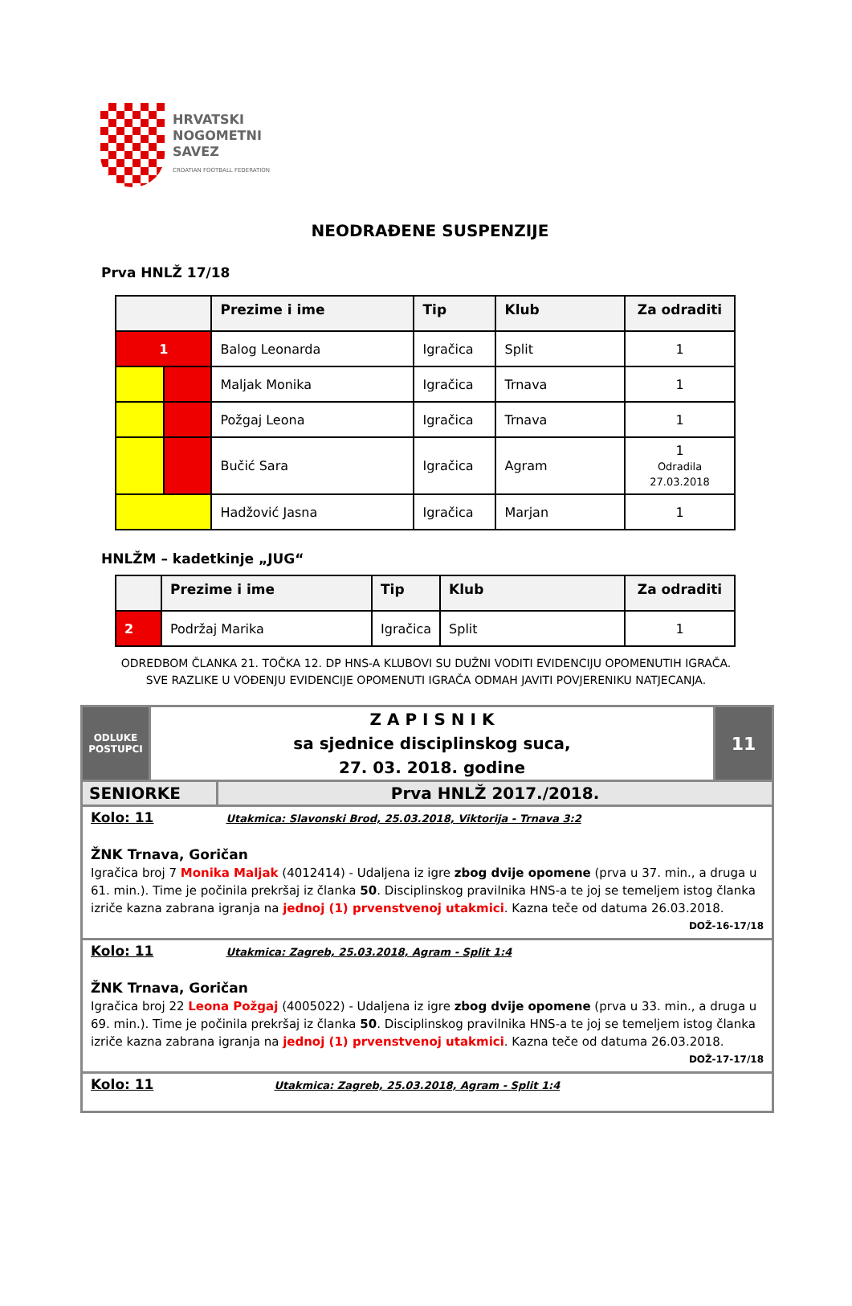HRVATSKI
NOGOMETNI
SAVEZ
CROATIAN FOOTBALL FEDERATION
NEODRAĐENE SUSPENZIJE
Prva HNLŽ 17/18
| | | Prezime i ime | Tip | Klub | Za odraditi |
| --- | --- | --- | --- | --- | --- |
| 1 | | Balog Leonarda | Igračica | Split | 1 |
| | | Maljak Monika | Igračica | Trnava | 1 |
| | | Požgaj Leona | Igračica | Trnava | 1 |
| | | Bučić Sara | Igračica | Agram | 1 Odradila 27.03.2018 |
| | | Hadžović Jasna | Igračica | Marjan | 1 |
HNLŽM – kadetkinje „JUG“
| | Prezime i ime | Tip | Klub | Za odraditi |
| --- | --- | --- | --- | --- |
| 2 | Podržaj Marika | Igračica | Split | 1 |
ODREDBOM ČLANKA 21. TOČKA 12. DP HNS-A KLUBOVI SU DUŽNI VODITI EVIDENCIJU OPOMENUTIH IGRAČA.
SVE RAZLIKE U VOĐENJU EVIDENCIJE OPOMENUTI IGRAČA ODMAH JAVITI POVJERENIKU NATJECANJA.
ODLUKE
POSTUPCI
Z A P I S N I K
sa sjednice disciplinskog suca,
27. 03. 2018. godine
11
SENIORKE Prva HNLŽ 2017./2018.
Kolo: 11 Utakmica: Slavonski Brod, 25.03.2018, Viktorija - Trnava 3:2
ŽNK Trnava, Goričan
Igračica broj 7 Monika Maljak (4012414) - Udaljena iz igre zbog dvije opomene (prva u 37. min., a druga u 61. min.). Time je počinila prekršaj iz članka 50. Disciplinskog pravilnika HNS-a te joj se temeljem istog članka izriče kazna zabrana igranja na jednoj (1) prvenstvenoj utakmici. Kazna teče od datuma 26.03.2018.
DOŽ-16-17/18
Kolo: 11 Utakmica: Zagreb, 25.03.2018, Agram - Split 1:4
ŽNK Trnava, Goričan
Igračica broj 22 Leona Požgaj (4005022) - Udaljena iz igre zbog dvije opomene (prva u 33. min., a druga u 69. min.). Time je počinila prekršaj iz članka 50. Disciplinskog pravilnika HNS-a te joj se temeljem istog članka izriče kazna zabrana igranja na jednoj (1) prvenstvenoj utakmici. Kazna teče od datuma 26.03.2018.
DOŽ-17-17/18
Kolo: 11 Utakmica: Zagreb, 25.03.2018, Agram - Split 1:4